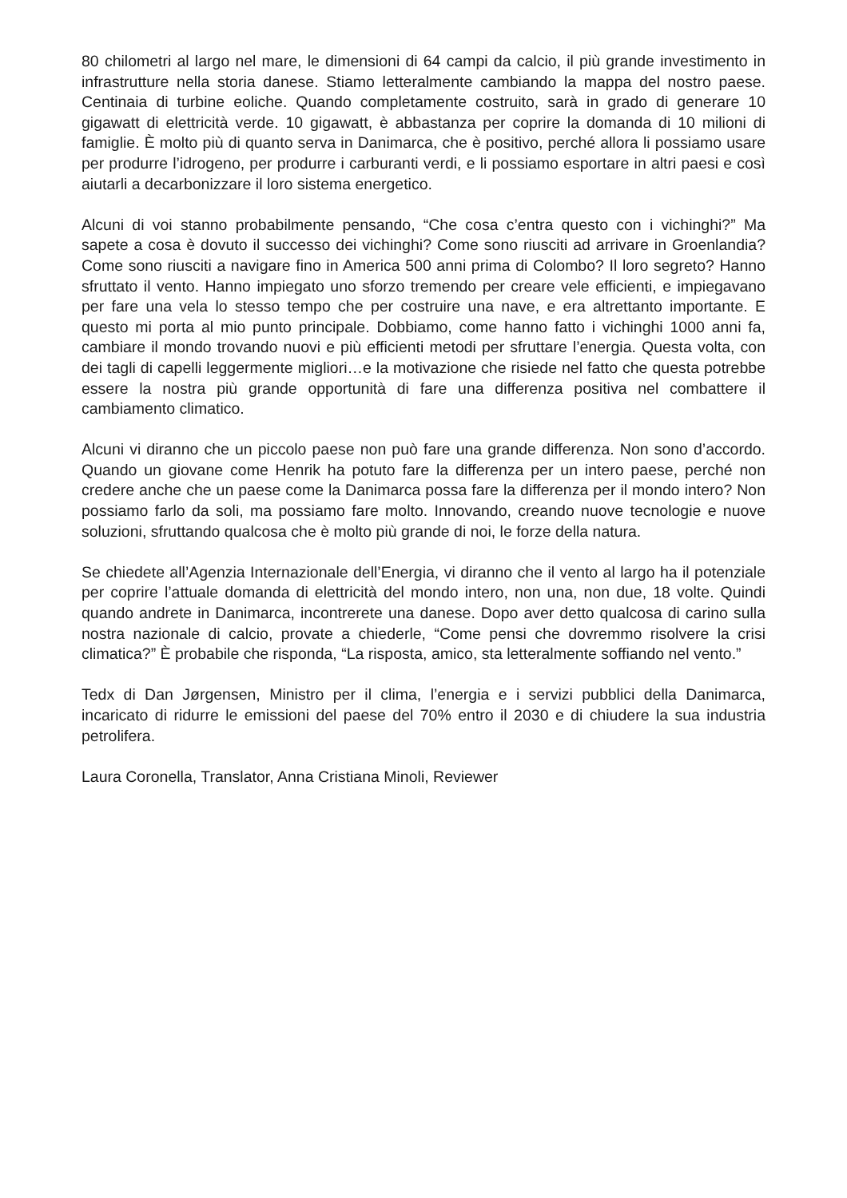80 chilometri al largo nel mare, le dimensioni di 64 campi da calcio, il più grande investimento in infrastrutture nella storia danese. Stiamo letteralmente cambiando la mappa del nostro paese. Centinaia di turbine eoliche. Quando completamente costruito, sarà in grado di generare 10 gigawatt di elettricità verde. 10 gigawatt, è abbastanza per coprire la domanda di 10 milioni di famiglie. È molto più di quanto serva in Danimarca, che è positivo, perché allora li possiamo usare per produrre l’idrogeno, per produrre i carburanti verdi, e li possiamo esportare in altri paesi e così aiutarli a decarbonizzare il loro sistema energetico.
Alcuni di voi stanno probabilmente pensando, “Che cosa c’entra questo con i vichinghi?” Ma sapete a cosa è dovuto il successo dei vichinghi? Come sono riusciti ad arrivare in Groenlandia? Come sono riusciti a navigare fino in America 500 anni prima di Colombo? Il loro segreto? Hanno sfruttato il vento. Hanno impiegato uno sforzo tremendo per creare vele efficienti, e impiegavano per fare una vela lo stesso tempo che per costruire una nave, e era altrettanto importante. E questo mi porta al mio punto principale. Dobbiamo, come hanno fatto i vichinghi 1000 anni fa, cambiare il mondo trovando nuovi e più efficienti metodi per sfruttare l’energia. Questa volta, con dei tagli di capelli leggermente migliori…e la motivazione che risiede nel fatto che questa potrebbe essere la nostra più grande opportunità di fare una differenza positiva nel combattere il cambiamento climatico.
Alcuni vi diranno che un piccolo paese non può fare una grande differenza. Non sono d’accordo. Quando un giovane come Henrik ha potuto fare la differenza per un intero paese, perché non credere anche che un paese come la Danimarca possa fare la differenza per il mondo intero? Non possiamo farlo da soli, ma possiamo fare molto. Innovando, creando nuove tecnologie e nuove soluzioni, sfruttando qualcosa che è molto più grande di noi, le forze della natura.
Se chiedete all’Agenzia Internazionale dell’Energia, vi diranno che il vento al largo ha il potenziale per coprire l’attuale domanda di elettricità del mondo intero, non una, non due, 18 volte. Quindi quando andrete in Danimarca, incontrerete una danese. Dopo aver detto qualcosa di carino sulla nostra nazionale di calcio, provate a chiederle, “Come pensi che dovremmo risolvere la crisi climatica?” È probabile che risponda, “La risposta, amico, sta letteralmente soffiando nel vento.”
Tedx di Dan Jørgensen, Ministro per il clima, l’energia e i servizi pubblici della Danimarca, incaricato di ridurre le emissioni del paese del 70% entro il 2030 e di chiudere la sua industria petrolifera.
Laura Coronella, Translator, Anna Cristiana Minoli, Reviewer